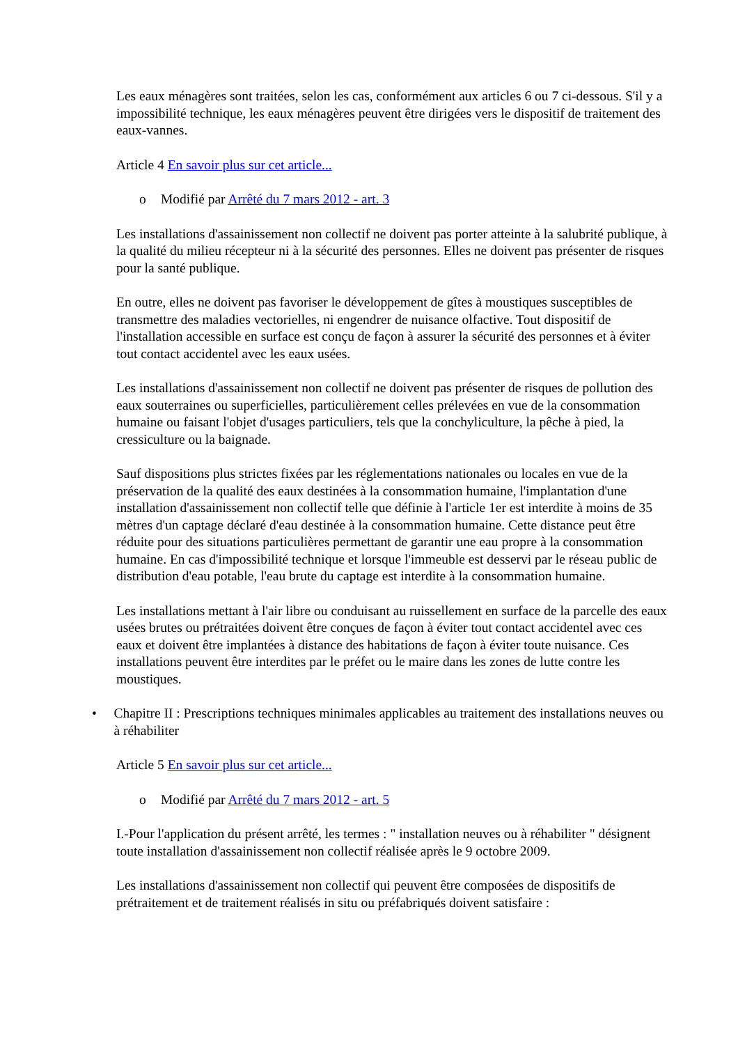Les eaux ménagères sont traitées, selon les cas, conformément aux articles 6 ou 7 ci-dessous. S'il y a impossibilité technique, les eaux ménagères peuvent être dirigées vers le dispositif de traitement des eaux-vannes.
Article 4 En savoir plus sur cet article...
o Modifié par Arrêté du 7 mars 2012 - art. 3
Les installations d'assainissement non collectif ne doivent pas porter atteinte à la salubrité publique, à la qualité du milieu récepteur ni à la sécurité des personnes. Elles ne doivent pas présenter de risques pour la santé publique.
En outre, elles ne doivent pas favoriser le développement de gîtes à moustiques susceptibles de transmettre des maladies vectorielles, ni engendrer de nuisance olfactive. Tout dispositif de l'installation accessible en surface est conçu de façon à assurer la sécurité des personnes et à éviter tout contact accidentel avec les eaux usées.
Les installations d'assainissement non collectif ne doivent pas présenter de risques de pollution des eaux souterraines ou superficielles, particulièrement celles prélevées en vue de la consommation humaine ou faisant l'objet d'usages particuliers, tels que la conchyliculture, la pêche à pied, la cressiculture ou la baignade.
Sauf dispositions plus strictes fixées par les réglementations nationales ou locales en vue de la préservation de la qualité des eaux destinées à la consommation humaine, l'implantation d'une installation d'assainissement non collectif telle que définie à l'article 1er est interdite à moins de 35 mètres d'un captage déclaré d'eau destinée à la consommation humaine. Cette distance peut être réduite pour des situations particulières permettant de garantir une eau propre à la consommation humaine. En cas d'impossibilité technique et lorsque l'immeuble est desservi par le réseau public de distribution d'eau potable, l'eau brute du captage est interdite à la consommation humaine.
Les installations mettant à l'air libre ou conduisant au ruissellement en surface de la parcelle des eaux usées brutes ou prétraitées doivent être conçues de façon à éviter tout contact accidentel avec ces eaux et doivent être implantées à distance des habitations de façon à éviter toute nuisance. Ces installations peuvent être interdites par le préfet ou le maire dans les zones de lutte contre les moustiques.
• Chapitre II : Prescriptions techniques minimales applicables au traitement des installations neuves ou à réhabiliter
Article 5 En savoir plus sur cet article...
o Modifié par Arrêté du 7 mars 2012 - art. 5
I.-Pour l'application du présent arrêté, les termes : " installation neuves ou à réhabiliter " désignent toute installation d'assainissement non collectif réalisée après le 9 octobre 2009.
Les installations d'assainissement non collectif qui peuvent être composées de dispositifs de prétraitement et de traitement réalisés in situ ou préfabriqués doivent satisfaire :